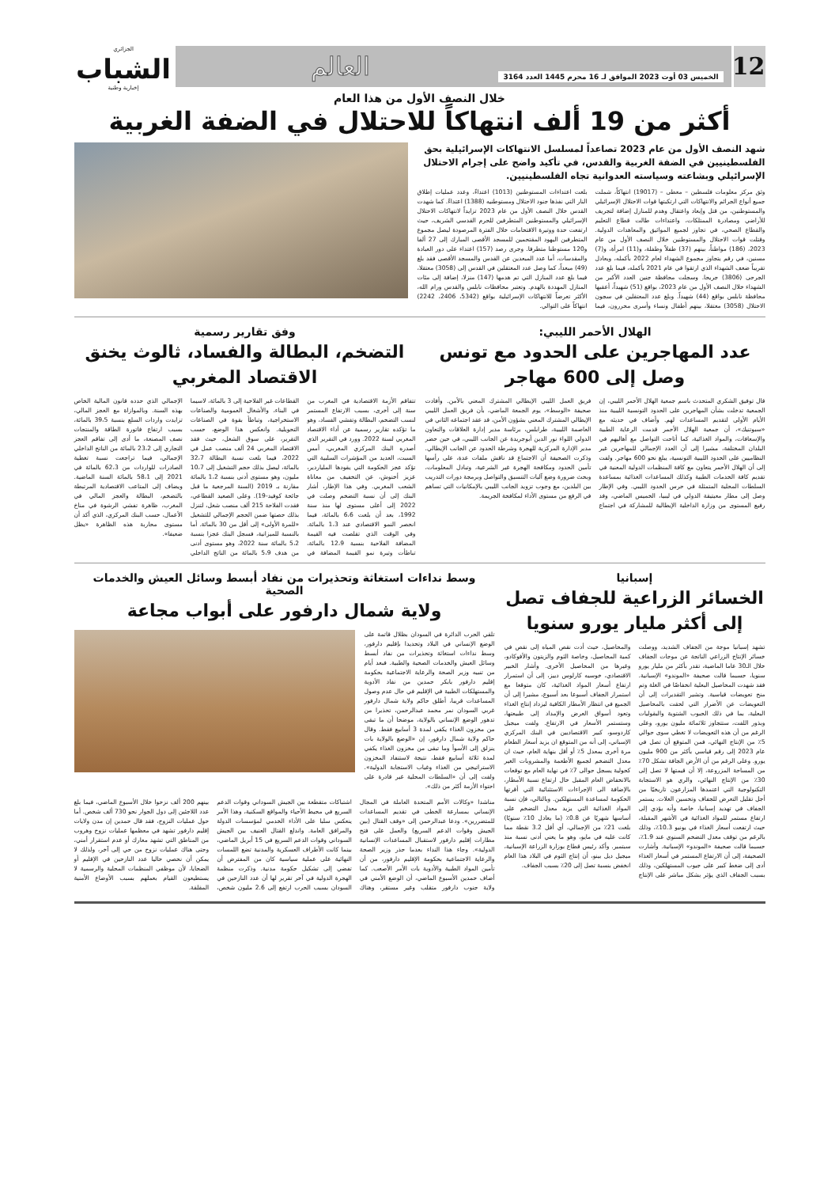12
الخميس 03 أوت 2023 الموافق لـ 16 محرم 1445 العدد 3164 العالم
الجزائري
الشباب
إخبارية وطنية
خلال النصف الأول من هذا العام
أكثر من 19 ألف انتهاكاً للاحتلال في الضفة الغربية
شهد النصف الأول من عام 2023 تصاعداً لمسلسل الانتهاكات الإسرائيلية بحق الفلسطينيين في الضفة الغربية والقدس، في تأكيد واضح على إجرام الاحتلال الإسرائيلي وبشاعته وسياسته العدوانية تجاه الفلسطينيين.
وثق مركز معلومات فلسطين – معطى – (19017) انتهاكاً، شملت جميع أنواع الجرائم والانتهاكات التي ارتكبتها قوات الاحتلال الإسرائيلي والمستوطنين، من قتل وإبعاد واعتقال وهدم للمنازل إضافة لتجريف للأراضي ومصادرة الممتلكات، واعتداءات طالت قطاع التعليم والقطاع الصحي، في تجاوز لجميع المواثيق والمعاهدات الدولية. وقتلت قوات الاحتلال والمستوطنين خلال النصف الأول من عام 2023، (186) مواطناً، بينهم (37) طفلاً وطفلة، و(11) امرأة، و(7) مسنين، في رقم يتجاوز مجموع الشهداء لعام 2022 بأكمله، ويعادل تقريباً ضعف الشهداء الذي ارتقوا في عام 2021 بأكمله، فيما بلغ عدد الجرحى (3806) جريحا. وسجلت محافظة جنين العدد الأكبر من الشهداء خلال النصف الأول من عام 2023، بواقع (51) شهيداً، أعقبها محافظة نابلس بواقع (44) شهيداً. وبلغ عدد المعتقلين في سجون الاحتلال (3058) معتقلا، بينهم أطفال ونساء وأسرى محررون، فيما بلغت اعتداءات المستوطنين (1013) اعتداءً، وعدد عمليات إطلاق النار التي نفذها جنود الاحتلال ومستوطنيه (1388) اعتداءً. كما شهدت القدس خلال النصف الأول من عام 2023 تزايداً لانتهاكات الاحتلال الإسرائيلي والمستوطنين المتطرفين للحرم القدسي الشريف، حيث ارتفعت حدة ووتيرة الاقتحامات خلال الفترة المرصودة ليصل مجموع المتطرفين اليهود المقتحمين للمسجد الأقصى المبارك إلى 27 ألفا و120 مستوطنا متطرفا. وجرى رصد (157) اعتداء على دور العبادة والمقدسات، أما عدد المبعدين عن القدس والمسجد الأقصى فقد بلغ (49) مبعداً، كما وصل عدد المعتقلين في القدس إلى (3058) معتقلا، فيما بلغ عدد المنازل التي تم هدمها (147) منزلا، إضافة إلى مئات المنازل المهددة بالهدم. وتعتبر محافظات نابلس والقدس ورام الله، الأكثر تعرضاً للانتهاكات الإسرائيلية بواقع (5342، 2406، 2242) انتهاكاً على التوالي.
الهلال الأحمر الليبي:
عدد المهاجرين على الحدود مع تونس وصل إلى 600 مهاجر
قال توفيق الشكري المتحدث باسم جمعية الهلال الأحمر الليبي، إن الجمعية تدخلت بشأن المهاجرين على الحدود التونسية الليبية منذ الأيام الأولى لتقديم المساعدات لهم. وأضاف في حديثه مع «سبوتنيك»، أن جمعية الهلال الأحمر قدمت الرعاية الطبية والإسعافات، والمواد الغذائية، كما أتاحت التواصل مع أهاليهم في البلدان المختلفة، مشيرا إلى أن العدد الإجمالي للمهاجرين غير النظاميين على الحدود الليبية التونسية، يبلغ نحو 600 مهاجر. ولفت إلى أن الهلال الأحمر يتعاون مع كافة المنظمات الدولية المعنية في تقديم كافة الخدمات الطبية وكذلك المساعدات الغذائية بمساعدة السلطات المحلية المتمثلة في حرس الحدود الليبي. وفي الإطار وصل إلى مطار معيتيقة الدولي في ليبيا، الخميس الماضي، وفد رفيع المستوى من وزارة الداخلية الإيطالية للمشاركة في اجتماع فريق العمل الليبي الإيطالي المشترك المعني بالأمن. وأفادت صحيفة «الوسط»، يوم الجمعة الماضي، بأن فريق العمل الليبي الإيطالي المشترك المعني بشؤون الأمن، قد عقد اجتماعه الثاني في العاصمة الليبية، طرابلس، برئاسة مدير إدارة العلاقات والتعاون الدولي اللواء نور الدين أبوجريدة عن الجانب الليبي، في حين حضر مدير الإدارة المركزية للهجرة وشرطة الحدود عن الجانب الإيطالي. وذكرت الصحيفة أن الاجتماع قد ناقش ملفات عدة، على رأسها تأمين الحدود ومكافحة الهجرة غير الشرعية، وتبادل المعلومات، وبحث ضرورة وضع آليات التنسيق والتواصل وبرمجة دورات التدريب بين البلدين، مع وجوب تزويد الجانب الليبي بالإمكانيات التي تساهم في الرفع من مستوى الأداء لمكافحة الجريمة.
وفق تقارير رسمية
التضخم، البطالة والفساد، ثالوث يخنق الاقتصاد المغربي
تتفاقم الأزمة الاقتصادية في المغرب من سنة إلى أخرى، بسبب الارتفاع المستمر لنسب التضخم، البطالة وتفشي الفساد، وهو ما تؤكده تقارير رسمية عن أداء الاقتصاد المغربي لسنة 2022. وورد في التقرير الذي أصدره البنك المركزي المغربي، أمس السبت، العديد من المؤشرات السلبية التي تؤكد عجز الحكومة التي يقودها الملياردير، عزيز أخنوش، عن التخفيف من معاناة الشعب المغربي. وفي هذا الإطار، أشار البنك إلى أن نسبة التضخم وصلت في 2022 إلى أعلى مستوى لها منذ سنة 1992، بعد أن بلغت 6،6 بالمائة، فيما انحصر النمو الاقتصادي عند 1،3 بالمائة. وفي الوقت الذي تقلصت فيه القيمة المضافة الفلاحية بنسبة 12،9 بالمائة، تباطأت وتيرة نمو القيمة المضافة في القطاعات غير الفلاحية إلى 3 بالمائة، لاسيما في البناء، والأشغال العمومية والصناعات الاستخراجية، وتباطأ بقوة في الصناعات التحويلية. وانعكس هذا الوضع، حسب التقرير، على سوق الشغل، حيث فقد الاقتصاد المغربي 24 ألف منصب عمل في 2022، فيما بلغت نسبة البطالة 32،7 بالمائة، ليصل بذلك حجم التشغيل إلى 10،7 مليون، وهو مستوى أدنى بنسبة 1،2 بالمائة مقارنة بـ 2019 (السنة المرجعية ما قبل جائحة كوفيد-19). وعلى الصعيد القطاعي، فقدت الفلاحة 215 ألف منصب شغل، لتنزل بذلك حصتها ضمن الحجم الإجمالي للتشغيل «للمرة الأولى» إلى أقل من 30 بالمائة. أما بالنسبة للميزانية، فسجل البنك عجزا بنسبة 5،2 بالمائة سنة 2022، وهو مستوى أدنى من هدف 5،9 بالمائة من الناتج الداخلي الإجمالي الذي حدده قانون المالية الخاص بهذه السنة. وبالموازاة مع العجز المالي، تزايدت واردات السلع بنسبة 39،5 بالمائة، بسبب ارتفاع فاتورة الطاقة والمنتجات نصف المصنعة، ما أدى إلى تفاقم العجز التجاري إلى 23،2 بالمائة من الناتج الداخلي الإجمالي، فيما تراجعت نسبة تغطية الصادرات للواردات من 62،3 بالمائة في 2021 إلى 58،1 بالمائة السنة الماضية. ويضاف إلى المتاعب الاقتصادية المرتبطة بالتضخم، البطالة والعجز المالي في المغرب، ظاهرة تفشي الرشوة في مناخ الأعمال، حسب البنك المركزي، الذي أكد أن مستوى محاربة هذه الظاهرة «يظل ضعيفا».
إسبانيا
الخسائر الزراعية للجفاف تصل إلى أكثر مليار يورو سنويا
تشهد إسبانيا موجة من الجفاف الشديد، ووصلت خسائر الإنتاج الزراعي الناتجة عن موجات الجفاف خلال الـ30 عاما الماضية، تقدر بأكثر من مليار يورو سنويا، حسبما قالت صحيفة «الموندو» الإسبانية. فقد شهدت المحاصيل البعلية انخفاضًا في الغلة وتم منح تعويضات قياسية. وتشير التقديرات إلى أن التعويضات عن الأضرار التي لحقت بالمحاصيل البعلية، بما في ذلك الحبوب الشتوية والبقوليات وبذور اللفت، ستتجاوز ثلاثمائة مليون يورو، وعلى الرغم من أن هذه التعويضات لا تغطي سوى حوالي 5٪ من الإنتاج النهائي، فمن المتوقع أن تصل في عام 2023 إلى رقم قياسي بأكثر من 900 مليون يورو. وعلى الرغم من أن الأرض الجافة تشكل 70٪ من المساحة المزروعة، إلا أن قيمتها لا تصل إلى 30٪ من الإنتاج النهائي، والري هو الاستجابة التكنولوجية التي اعتمدها المزارعون تاريخيًا من أجل تقليل التعرض للجفاف وتحسين الغلات. يستمر الجفاف في تهديد إسبانيا، خاصة وأنه يؤدي إلى ارتفاع مستمر للمواد الغذائية في الأشهر المقبلة، حيث ارتفعت أسعار الغذاء في يونيو 10.3٪، وذلك بالرغم من توقف معدل التضخم السنوي عند 1.9٪، حسبما قالت صحيفة «الموندو» الإسبانية. وأشارت الصحيفة، إلى أن الارتفاع المستمر في أسعار الغذاء أدى إلى ضغط كبير على جيوب المستهلكين، وذلك بسبب الجفاف الذي يؤثر بشكل مباشر على الإنتاج والمحاصيل، حيث أدت نقص المياه إلى نقص في كمية المحاصيل، وخاصة الثوم والزيتون والأفوكادو، وغيرها من المحاصيل الأخرى. وأشار الخبير الاقتصادي، خوسيه كارلوس دييز، إلى أن استمرار ارتفاع أسعار المواد الغذائية، كان متوقعا مع استمرار الجفاف أسبوعا بعد أسبوع، مشيرا إلى أن الجميع في انتظار الأمطار الكافية ليزداد إنتاج الغذاء وتعود أسواق العرض والإمداد إلى طبيعتها، وستستمر الأسعار في الارتفاع. ولفت ميجيل كاردوسو، كبير الاقتصاديين في البنك المركزي الإسباني، إلى أنه من المتوقع ان يزيد أسعار الطعام مرة أخرى بمعدل 5٪ أو أقل بنهاية العام، حيث ان معدل التضخم لجميع الأطعمة والمشروبات الغير كحولية يسجل حوالى 7٪ في نهاية العام مع توقعات بالانخفاض العام المقبل حال ارتفاع نسبة الأمطار، بالإضافة الى الإجراءات الاستثنائية التي أقرتها الحكومة لمساعدة المستهلكين. وبالتالي، فإن نسبة المواد الغذائية التي يزيد معدل التضخم على أساسها شهريًا عن 0.8٪ (ما يعادل 10٪ سنويًا) بلغت 21٪ من الإجمالي، أي أقل 3.2 نقطة مما كانت عليه في مايو، وهو ما يعني أدنى نسبة منذ سبتمبر. وأكد رئيس قطاع بوزارة الزراعة الإسبانية، ميجيل ديل بينو، أن إنتاج الثوم في البلاد هذا العام انخفض بنسبة تصل إلى 20٪ بسبب الجفاف.
وسط نداءات استغاثة وتحذيرات من نفاد أبسط وسائل العيش والخدمات الصحية
ولاية شمال دارفور على أبواب مجاعة
تلقي الحرب الدائرة في السودان بظلال قاتمة على الوضع الإنساني في البلاد وتحديدا بإقليم دارفور، وسط نداءات استغاثة وتحذيرات من نفاد أبسط وسائل العيش والخدمات الصحية والطبية. فبعد أيام من تنبيه وزير الصحة والرعاية الاجتماعية بحكومة إقليم دارفور بابكر حمدين من نفاد الأدوية والمستهلكات الطبية في الإقليم في حال عدم وصول المساعدات قريبا، أطلق حاكم ولاية شمال دارفور غربي السودان نمر محمد عبدالرحمن، تحذيرا من تدهور الوضع الإنساني بالولاية، موضحا أن ما تبقى من مخزون الغذاء يكفي لمدة 3 أسابيع فقط. وقال حاكم ولاية شمال دارفور، إن «الوضع بالولاية بات ينزلق إلى الأسوأ وما تبقى من مخزون الغذاء يكفي لمدة ثلاثة أسابيع فقط، نتيجة لاستنفاد المخزون الاستراتيجي من الغذاء وغياب الاستجابة الدولية». ولفت إلى أن «السلطات المحلية غير قادرة على احتواء الأزمة أكثر من ذلك».
مناشدا «وكالات الأمم المتحدة العاملة في المجال الإنساني بمسارعة الخطى في تقديم المساعدات للمتضررين». ودعا عبدالرحمن إلى «وقف القتال (بين الجيش وقوات الدعم السريع) والعمل على فتح مطارات إقليم دارفور لاستقبال المساعدات الإنسانية الدولية». وجاء هذا النداء بعدما حذر وزير الصحة والرعاية الاجتماعية بحكومة الإقليم دارفور، من أن تأمين المواد الطبية والأدوية بات الأمر الأصعب. كما أضاف حمدين الأسبوع الماضي، أن الوضع الأمني في ولاية جنوب دارفور متقلب وغير مستقر، وهناك اشتباكات متقطعة بين الجيش السوداني وقوات الدعم السريع في محيط الأحياء والمواقع السكنية، وهذا الأمر ينعكس سلبا على الأداء الخدمي لمؤسسات الدولة والمرافق العامة. واندلع القتال العنيف بين الجيش السوداني وقوات الدعم السريع في 15 أبريل الماضي، بينما كانت الأطراف العسكرية والمدنية تضع اللمسات النهائية على عملية سياسية كان من المفترض أن تفضي إلى تشكيل حكومة مدنية. وذكرت منظمة الهجرة الدولية في آخر تقرير لها أن عدد النازحين في السودان بسبب الحرب ارتفع إلى 2.6 مليون شخص، بينهم 200 ألف نزحوا خلال الأسبوع الماضي، فيما بلغ عدد اللاجئين إلى دول الجوار نحو 730 ألف شخص. أما حول عمليات النزوح، فقد قال حمدين إن مدن ولايات إقليم دارفور تشهد في معظمها عمليات نزوح وهروب من المناطق التي تشهد معارك أو عدم استقرار أمني، وحتى هناك عمليات نزوح من حي إلى آخر، ولذلك لا يمكن أن نحصي حاليا عدد النازحين في الإقليم أو الضحايا، لأن موظفي المنظمات المحلية والرسمية لا يستطيعون القيام بعملهم بسبب الأوضاع الأمنية المقلقة.